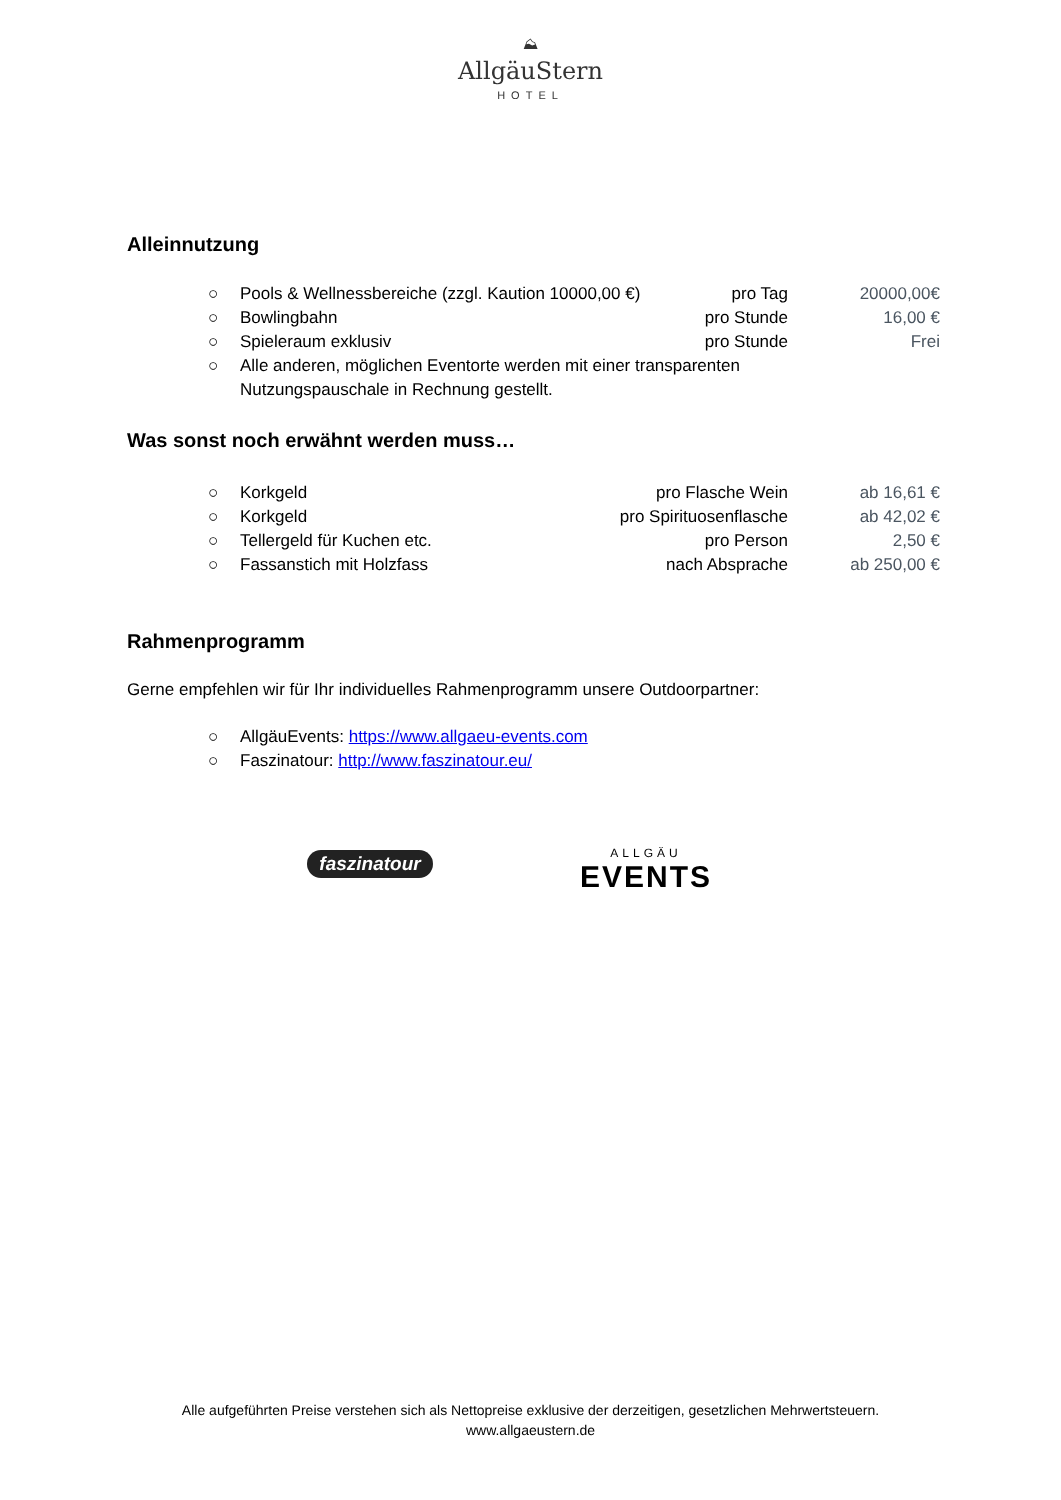⛰
AllgäuStern
HOTEL
Alleinnutzung
○ Pools & Wellnessbereiche (zzgl. Kaution 10000,00 €) pro Tag 20000,00€
○ Bowlingbahn pro Stunde 16,00 €
○ Spieleraum exklusiv pro Stunde Frei
○ Alle anderen, möglichen Eventorte werden mit einer transparenten
Nutzungspauschale in Rechnung gestellt.
Was sonst noch erwähnt werden muss…
○ Korkgeld pro Flasche Wein ab 16,61 €
○ Korkgeld pro Spirituosenflasche ab 42,02 €
○ Tellergeld für Kuchen etc. pro Person 2,50 €
○ Fassanstich mit Holzfass nach Absprache ab 250,00 €
Rahmenprogramm
Gerne empfehlen wir für Ihr individuelles Rahmenprogramm unsere Outdoorpartner:
○ AllgäuEvents: https://www.allgaeu-events.com
○ Faszinatour: http://www.faszinatour.eu/
faszinatour
ALLGÄU
EVENTS
Alle aufgeführten Preise verstehen sich als Nettopreise exklusive der derzeitigen, gesetzlichen Mehrwertsteuern.
www.allgaeustern.de